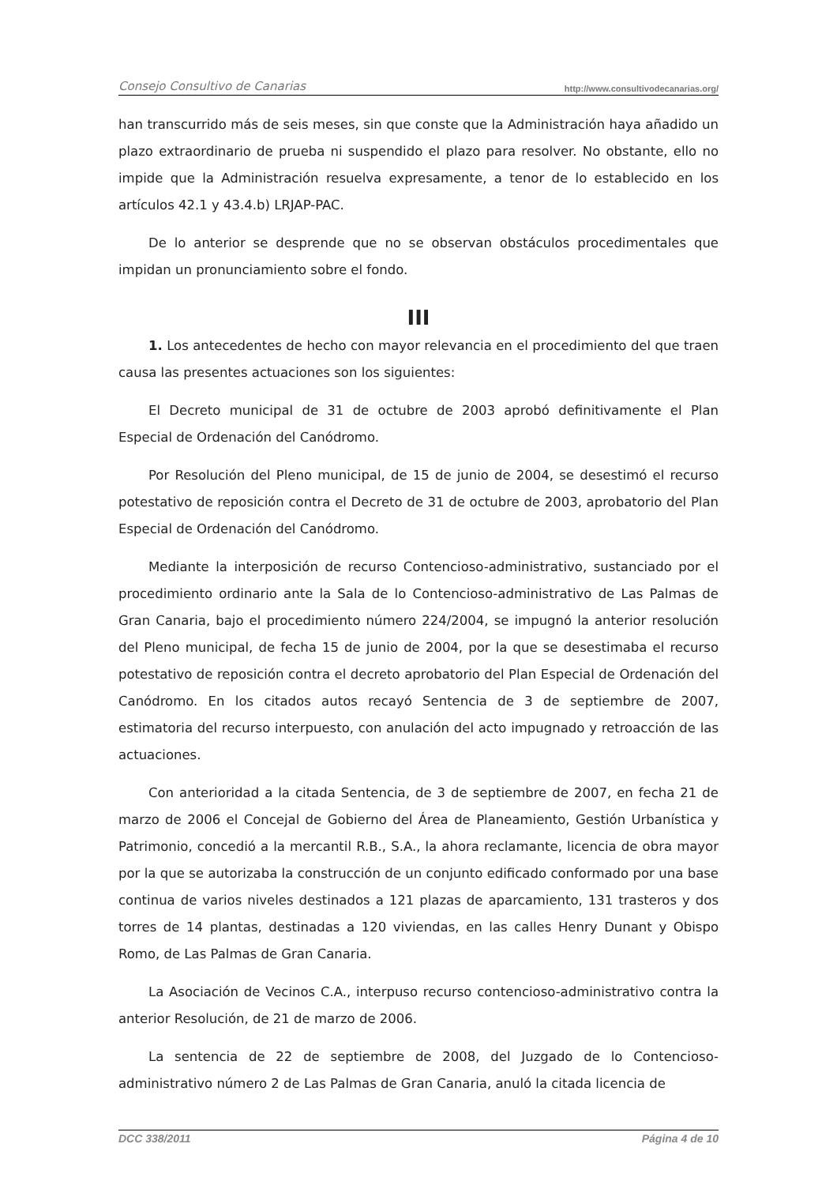Consejo Consultivo de Canarias http://www.consultivodecanarias.org/
han transcurrido más de seis meses, sin que conste que la Administración haya añadido un plazo extraordinario de prueba ni suspendido el plazo para resolver. No obstante, ello no impide que la Administración resuelva expresamente, a tenor de lo establecido en los artículos 42.1 y 43.4.b) LRJAP-PAC.
De lo anterior se desprende que no se observan obstáculos procedimentales que impidan un pronunciamiento sobre el fondo.
III
1. Los antecedentes de hecho con mayor relevancia en el procedimiento del que traen causa las presentes actuaciones son los siguientes:
El Decreto municipal de 31 de octubre de 2003 aprobó definitivamente el Plan Especial de Ordenación del Canódromo.
Por Resolución del Pleno municipal, de 15 de junio de 2004, se desestimó el recurso potestativo de reposición contra el Decreto de 31 de octubre de 2003, aprobatorio del Plan Especial de Ordenación del Canódromo.
Mediante la interposición de recurso Contencioso-administrativo, sustanciado por el procedimiento ordinario ante la Sala de lo Contencioso-administrativo de Las Palmas de Gran Canaria, bajo el procedimiento número 224/2004, se impugnó la anterior resolución del Pleno municipal, de fecha 15 de junio de 2004, por la que se desestimaba el recurso potestativo de reposición contra el decreto aprobatorio del Plan Especial de Ordenación del Canódromo. En los citados autos recayó Sentencia de 3 de septiembre de 2007, estimatoria del recurso interpuesto, con anulación del acto impugnado y retroacción de las actuaciones.
Con anterioridad a la citada Sentencia, de 3 de septiembre de 2007, en fecha 21 de marzo de 2006 el Concejal de Gobierno del Área de Planeamiento, Gestión Urbanística y Patrimonio, concedió a la mercantil R.B., S.A., la ahora reclamante, licencia de obra mayor por la que se autorizaba la construcción de un conjunto edificado conformado por una base continua de varios niveles destinados a 121 plazas de aparcamiento, 131 trasteros y dos torres de 14 plantas, destinadas a 120 viviendas, en las calles Henry Dunant y Obispo Romo, de Las Palmas de Gran Canaria.
La Asociación de Vecinos C.A., interpuso recurso contencioso-administrativo contra la anterior Resolución, de 21 de marzo de 2006.
La sentencia de 22 de septiembre de 2008, del Juzgado de lo Contencioso-administrativo número 2 de Las Palmas de Gran Canaria, anuló la citada licencia de
DCC 338/2011 Página 4 de 10